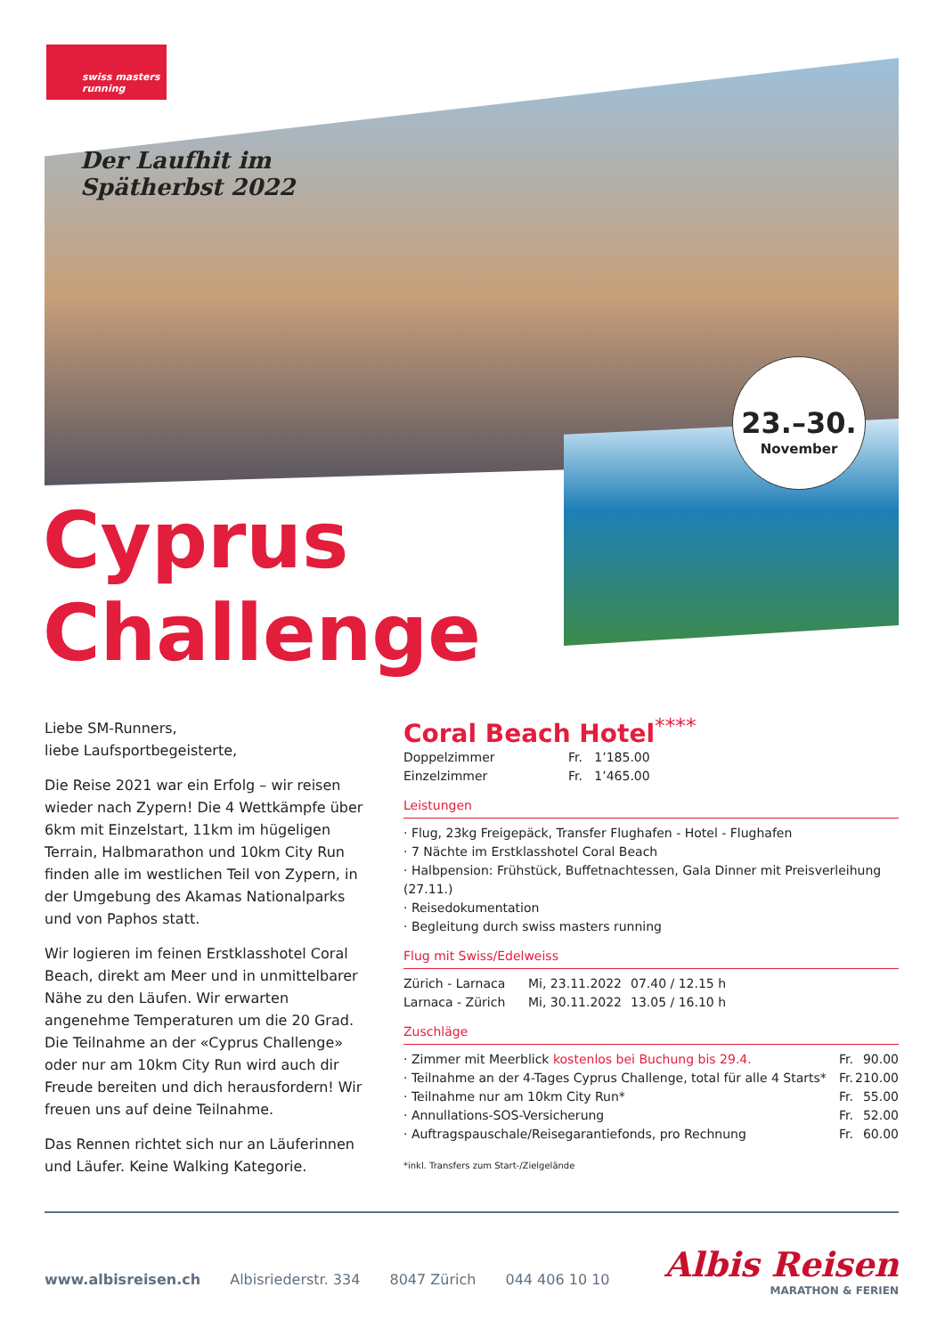swiss masters running
Der Laufhit im
Spätherbst 2022
23.–30.
November
Cyprus
Challenge
Liebe SM-Runners,
liebe Laufsportbegeisterte,
Die Reise 2021 war ein Erfolg – wir reisen wieder nach Zypern! Die 4 Wettkämpfe über 6km mit Einzelstart, 11km im hügeligen Terrain, Halbmarathon und 10km City Run finden alle im westlichen Teil von Zypern, in der Umgebung des Akamas Nationalparks und von Paphos statt.
Wir logieren im feinen Erstklasshotel Coral Beach, direkt am Meer und in unmittelbarer Nähe zu den Läufen. Wir erwarten angenehme Temperaturen um die 20 Grad. Die Teilnahme an der «Cyprus Challenge» oder nur am 10km City Run wird auch dir Freude bereiten und dich herausfordern! Wir freuen uns auf deine Teilnahme.
Das Rennen richtet sich nur an Läuferinnen und Läufer. Keine Walking Kategorie.
Coral Beach Hotel<sup>****</sup>
| Doppelzimmer | Fr. 1’185.00 |
| Einzelzimmer | Fr. 1’465.00 |
Leistungen
· Flug, 23kg Freigepäck, Transfer Flughafen - Hotel - Flughafen
· 7 Nächte im Erstklasshotel Coral Beach
· Halbpension: Frühstück, Buffetnachtessen, Gala Dinner mit Preisverleihung (27.11.)
· Reisedokumentation
· Begleitung durch swiss masters running
Flug mit Swiss/Edelweiss
| Zürich - Larnaca | Mi, 23.11.2022 | 07.40 / 12.15 h |
| Larnaca - Zürich | Mi, 30.11.2022 | 13.05 / 16.10 h |
Zuschläge
| · Zimmer mit Meerblick kostenlos bei Buchung bis 29.4. | Fr. | 90.00 |
| · Teilnahme an der 4-Tages Cyprus Challenge, total für alle 4 Starts* | Fr. | 210.00 |
| · Teilnahme nur am 10km City Run* | Fr. | 55.00 |
| · Annullations-SOS-Versicherung | Fr. | 52.00 |
| · Auftragspauschale/Reisegarantiefonds, pro Rechnung | Fr. | 60.00 |
*inkl. Transfers zum Start-/Zielgelände
www.albisreisen.ch Albisriederstr. 334 8047 Zürich 044 406 10 10
Albis Reisen
MARATHON & FERIEN